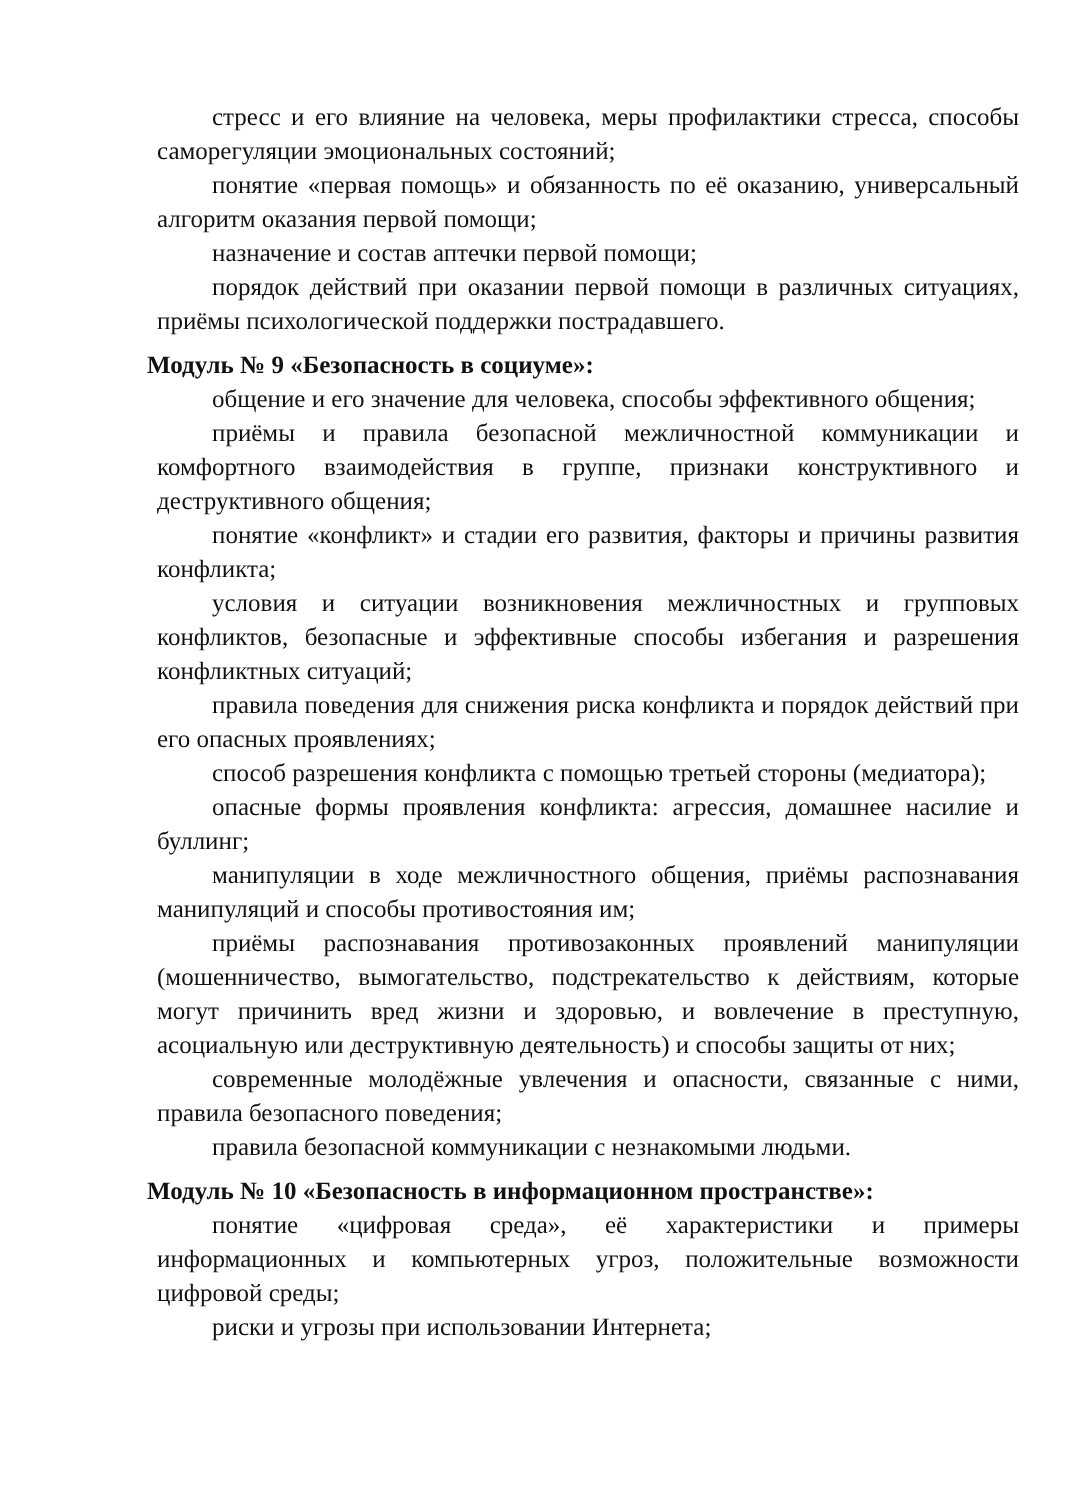стресс и его влияние на человека, меры профилактики стресса, способы саморегуляции эмоциональных состояний;
понятие «первая помощь» и обязанность по её оказанию, универсальный алгоритм оказания первой помощи;
назначение и состав аптечки первой помощи;
порядок действий при оказании первой помощи в различных ситуациях, приёмы психологической поддержки пострадавшего.
Модуль № 9 «Безопасность в социуме»:
общение и его значение для человека, способы эффективного общения;
приёмы и правила безопасной межличностной коммуникации и комфортного взаимодействия в группе, признаки конструктивного и деструктивного общения;
понятие «конфликт» и стадии его развития, факторы и причины развития конфликта;
условия и ситуации возникновения межличностных и групповых конфликтов, безопасные и эффективные способы избегания и разрешения конфликтных ситуаций;
правила поведения для снижения риска конфликта и порядок действий при его опасных проявлениях;
способ разрешения конфликта с помощью третьей стороны (медиатора);
опасные формы проявления конфликта: агрессия, домашнее насилие и буллинг;
манипуляции в ходе межличностного общения, приёмы распознавания манипуляций и способы противостояния им;
приёмы распознавания противозаконных проявлений манипуляции (мошенничество, вымогательство, подстрекательство к действиям, которые могут причинить вред жизни и здоровью, и вовлечение в преступную, асоциальную или деструктивную деятельность) и способы защиты от них;
современные молодёжные увлечения и опасности, связанные с ними, правила безопасного поведения;
правила безопасной коммуникации с незнакомыми людьми.
Модуль № 10 «Безопасность в информационном пространстве»:
понятие «цифровая среда», её характеристики и примеры информационных и компьютерных угроз, положительные возможности цифровой среды;
риски и угрозы при использовании Интернета;